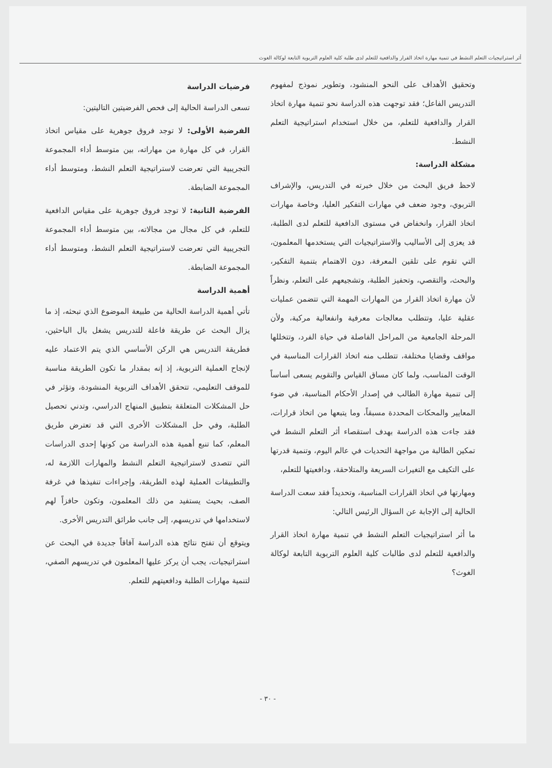أثر استراتيجيات التعلم النشط في تنمية مهارة اتخاذ القرار والدافعية للتعلم لدى طلبة كلية العلوم التربوية التابعة لوكالة الغوث
وتحقيق الأهداف على النحو المنشود، وتطوير نموذج لمفهوم التدريس الفاعل؛ فقد توجهت هذه الدراسة نحو تنمية مهارة اتخاذ القرار والدافعية للتعلم، من خلال استخدام استراتيجية التعلم النشط.
مشكلة الدراسة:
لاحظ فريق البحث من خلال خبرته في التدريس، والإشراف التربوي، وجود ضعف في مهارات التفكير العليا، وخاصة مهارات اتخاذ القرار، وانخفاض في مستوى الدافعية للتعلم لدى الطلبة، قد يعزى إلى الأساليب والاستراتيجيات التي يستخدمها المعلمون، التي تقوم على تلقين المعرفة، دون الاهتمام بتنمية التفكير، والبحث، والتقصي، وتحفيز الطلبة، وتشجيعهم على التعلم، ونظراً لأن مهارة اتخاذ القرار من المهارات المهمة التي تتضمن عمليات عقلية عليا، وتتطلب معالجات معرفية وانفعالية مركبة، ولأن المرحلة الجامعية من المراحل الفاصلة في حياة الفرد، وتتخللها مواقف وقضايا مختلفة، تتطلب منه اتخاذ القرارات المناسبة في الوقت المناسب، ولما كان مساق القياس والتقويم يسعى أساساً إلى تنمية مهارة الطالب في إصدار الأحكام المناسبة، في ضوء المعايير والمحكات المحددة مسبقاً، وما يتبعها من اتخاذ قرارات، فقد جاءت هذه الدراسة بهدف استقصاء أثر التعلم النشط في تمكين الطالبة من مواجهة التحديات في عالم اليوم، وتنمية قدرتها على التكيف مع التغيرات السريعة والمتلاحقة، ودافعيتها للتعلم،
ومهارتها في اتخاذ القرارات المناسبة، وتحديداً فقد سعت الدراسة الحالية إلى الإجابة عن السؤال الرئيس التالي:
ما أثر استراتيجيات التعلم النشط في تنمية مهارة اتخاذ القرار والدافعية للتعلم لدى طالبات كلية العلوم التربوية التابعة لوكالة الغوث؟
فرضيات الدراسة
تسعى الدراسة الحالية إلى فحص الفرضيتين التاليتين:
الفرضية الأولى: لا توجد فروق جوهرية على مقياس اتخاذ القرار، في كل مهارة من مهاراته، بين متوسط أداء المجموعة التجريبية التي تعرضت لاستراتيجية التعلم النشط، ومتوسط أداء المجموعة الضابطة.
الفرضية الثانية: لا توجد فروق جوهرية على مقياس الدافعية للتعلم، في كل مجال من مجالاته، بين متوسط أداء المجموعة التجريبية التي تعرضت لاستراتيجية التعلم النشط، ومتوسط أداء المجموعة الضابطة.
أهمية الدراسة
تأتي أهمية الدراسة الحالية من طبيعة الموضوع الذي تبحثه، إذ ما يزال البحث عن طريقة فاعلة للتدريس يشغل بال الباحثين، فطريقة التدريس هي الركن الأساسي الذي يتم الاعتماد عليه لإنجاح العملية التربوية، إذ إنه بمقدار ما تكون الطريقة مناسبة للموقف التعليمي، تتحقق الأهداف التربوية المنشودة، وتؤثر في حل المشكلات المتعلقة بتطبيق المنهاج الدراسي، وتدني تحصيل الطلبة، وفي حل المشكلات الأخرى التي قد تعترض طريق المعلم، كما تنبع أهمية هذه الدراسة من كونها إحدى الدراسات التي تتصدى لاستراتيجية التعلم النشط والمهارات اللازمة له، والتطبيقات العملية لهذه الطريقة، وإجراءات تنفيذها في غرفة الصف، بحيث يستفيد من ذلك المعلمون، وتكون حافزاً لهم لاستخدامها في تدريسهم، إلى جانب طرائق التدريس الأخرى.
ويتوقع أن تفتح نتائج هذه الدراسة آفاقاً جديدة في البحث عن استراتيجيات، يجب أن يركز عليها المعلمون في تدريسهم الصفي، لتنمية مهارات الطلبة ودافعيتهم للتعلم.
- ٣٠ -